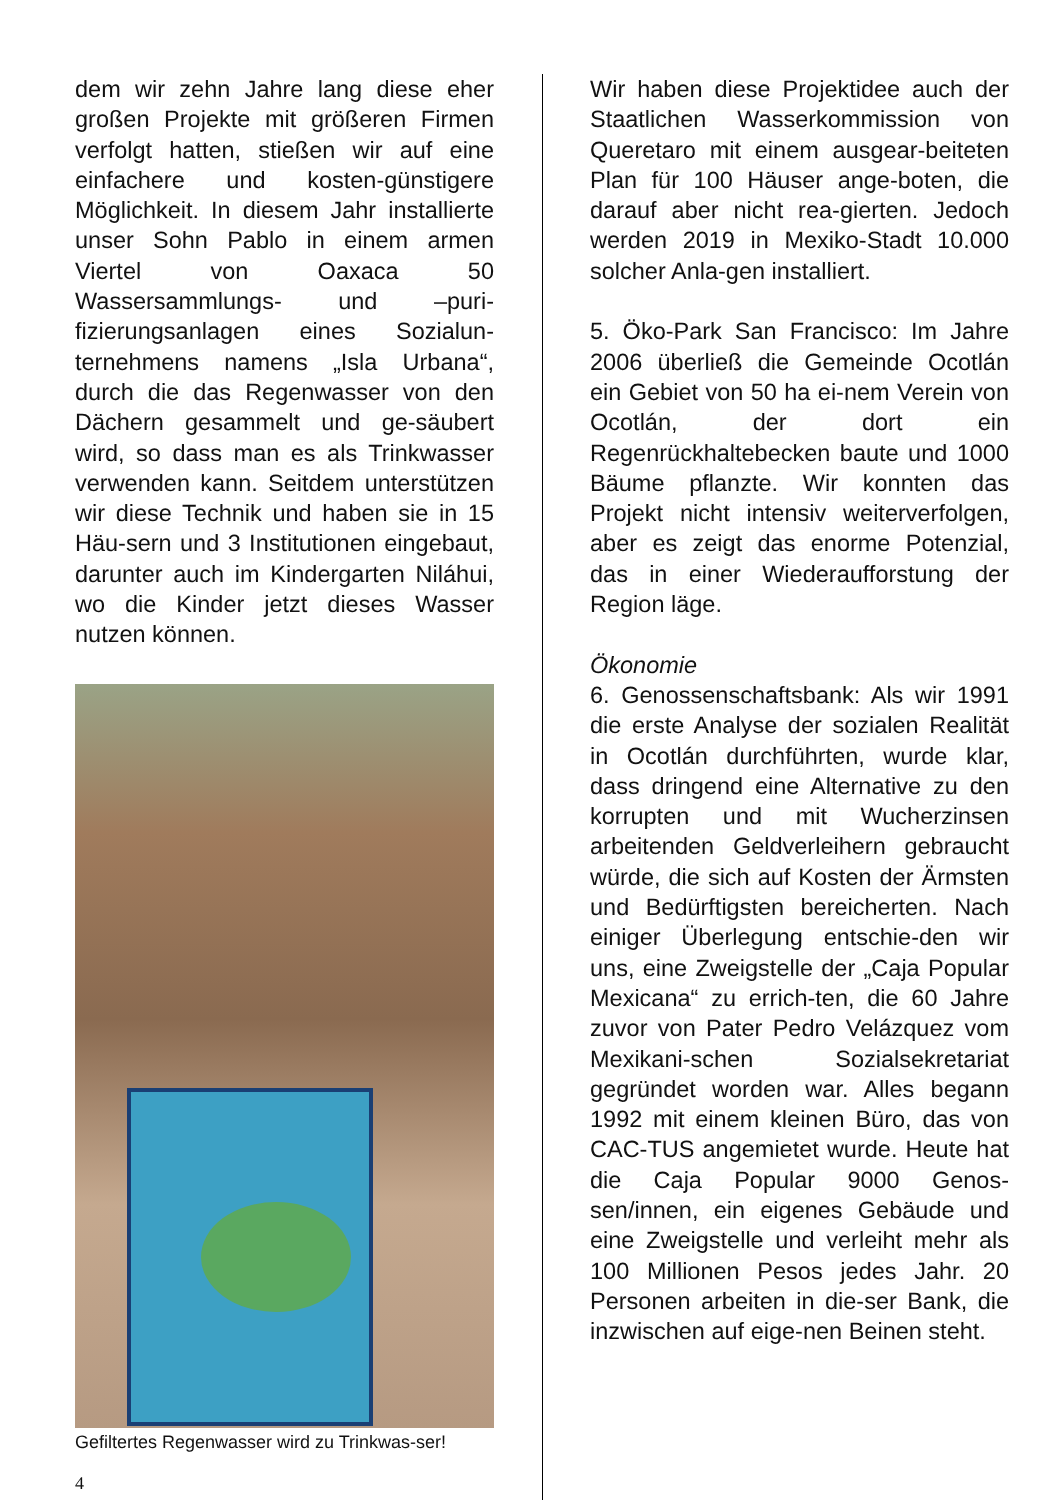dem wir zehn Jahre lang diese eher großen Projekte mit größeren Firmen verfolgt hatten, stießen wir auf eine einfachere und kosten-günstigere Möglichkeit. In diesem Jahr installierte unser Sohn Pablo in einem armen Viertel von Oaxaca 50 Wassersammlungs- und –puri-fizierungsanlagen eines Sozialun-ternehmens namens „Isla Urbana“, durch die das Regenwasser von den Dächern gesammelt und ge-säubert wird, so dass man es als Trinkwasser verwenden kann. Seitdem unterstützen wir diese Technik und haben sie in 15 Häu-sern und 3 Institutionen eingebaut, darunter auch im Kindergarten Niláhui, wo die Kinder jetzt dieses Wasser nutzen können.
Gefiltertes Regenwasser wird zu Trinkwas-ser!
4
Wir haben diese Projektidee auch der Staatlichen Wasserkommission von Queretaro mit einem ausgear-beiteten Plan für 100 Häuser ange-boten, die darauf aber nicht rea-gierten. Jedoch werden 2019 in Mexiko-Stadt 10.000 solcher Anla-gen installiert.
5. Öko-Park San Francisco: Im Jahre 2006 überließ die Gemeinde Ocotlán ein Gebiet von 50 ha ei-nem Verein von Ocotlán, der dort ein Regenrückhaltebecken baute und 1000 Bäume pflanzte. Wir konnten das Projekt nicht intensiv weiterverfolgen, aber es zeigt das enorme Potenzial, das in einer Wiederaufforstung der Region läge.
Ökonomie
6. Genossenschaftsbank: Als wir 1991 die erste Analyse der sozialen Realität in Ocotlán durchführten, wurde klar, dass dringend eine Alternative zu den korrupten und mit Wucherzinsen arbeitenden Geldverleihern gebraucht würde, die sich auf Kosten der Ärmsten und Bedürftigsten bereicherten. Nach einiger Überlegung entschie-den wir uns, eine Zweigstelle der „Caja Popular Mexicana“ zu errich-ten, die 60 Jahre zuvor von Pater Pedro Velázquez vom Mexikani-schen Sozialsekretariat gegründet worden war. Alles begann 1992 mit einem kleinen Büro, das von CAC-TUS angemietet wurde. Heute hat die Caja Popular 9000 Genos-sen/innen, ein eigenes Gebäude und eine Zweigstelle und verleiht mehr als 100 Millionen Pesos jedes Jahr. 20 Personen arbeiten in die-ser Bank, die inzwischen auf eige-nen Beinen steht.